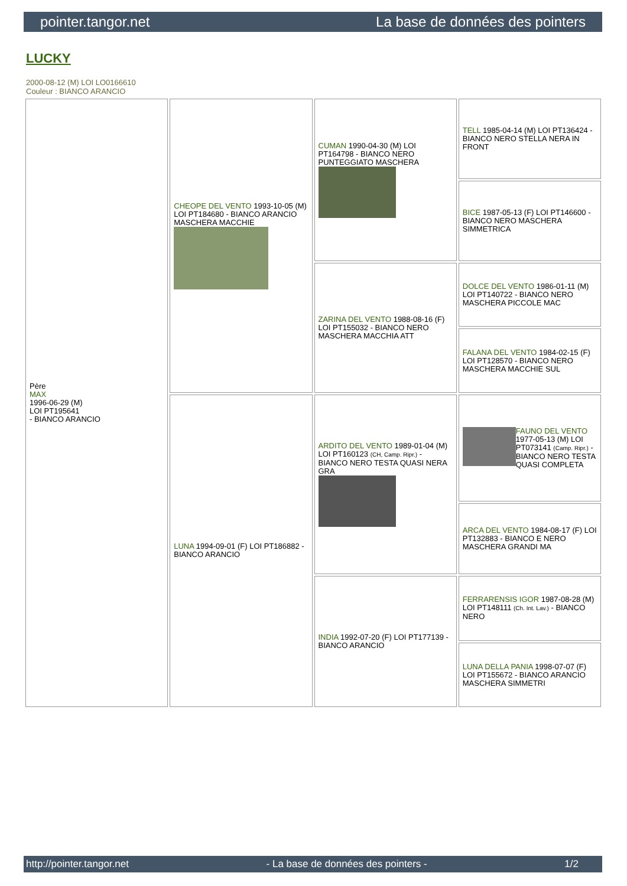pointer.tangor.net La base de données des pointers
LUCKY
2000-08-12 (M) LOI LO0166610
Couleur : BIANCO ARANCIO
| Père MAX 1996-06-29 (M) LOI PT195641 - BIANCO ARANCIO | CHEOPE DEL VENTO 1993-10-05 (M) LOI PT184680 - BIANCO ARANCIO MASCHERA MACCHIE | CUMAN 1990-04-30 (M) LOI PT164798 - BIANCO NERO PUNTEGGIATO MASCHERA | TELL 1985-04-14 (M) LOI PT136424 - BIANCO NERO STELLA NERA IN FRONT |
| | | | BICE 1987-05-13 (F) LOI PT146600 - BIANCO NERO MASCHERA SIMMETRICA |
| | | ZARINA DEL VENTO 1988-08-16 (F) LOI PT155032 - BIANCO NERO MASCHERA MACCHIA ATT | DOLCE DEL VENTO 1986-01-11 (M) LOI PT140722 - BIANCO NERO MASCHERA PICCOLE MAC |
| | | | FALANA DEL VENTO 1984-02-15 (F) LOI PT128570 - BIANCO NERO MASCHERA MACCHIE SUL |
| | LUNA 1994-09-01 (F) LOI PT186882 - BIANCO ARANCIO | ARDITO DEL VENTO 1989-01-04 (M) LOI PT160123 (CH, Camp. Ripr.) - BIANCO NERO TESTA QUASI NERA GRA | FAUNO DEL VENTO 1977-05-13 (M) LOI PT073141 (Camp. Ripr.) - BIANCO NERO TESTA QUASI COMPLETA |
| | | | ARCA DEL VENTO 1984-08-17 (F) LOI PT132883 - BIANCO E NERO MASCHERA GRANDI MA |
| | | INDIA 1992-07-20 (F) LOI PT177139 - BIANCO ARANCIO | FERRARENSIS IGOR 1987-08-28 (M) LOI PT148111 (Ch. Int. Lav.) - BIANCO NERO |
| | | | LUNA DELLA PANIA 1998-07-07 (F) LOI PT155672 - BIANCO ARANCIO MASCHERA SIMMETRI |
http://pointer.tangor.net - La base de données des pointers - 1/2